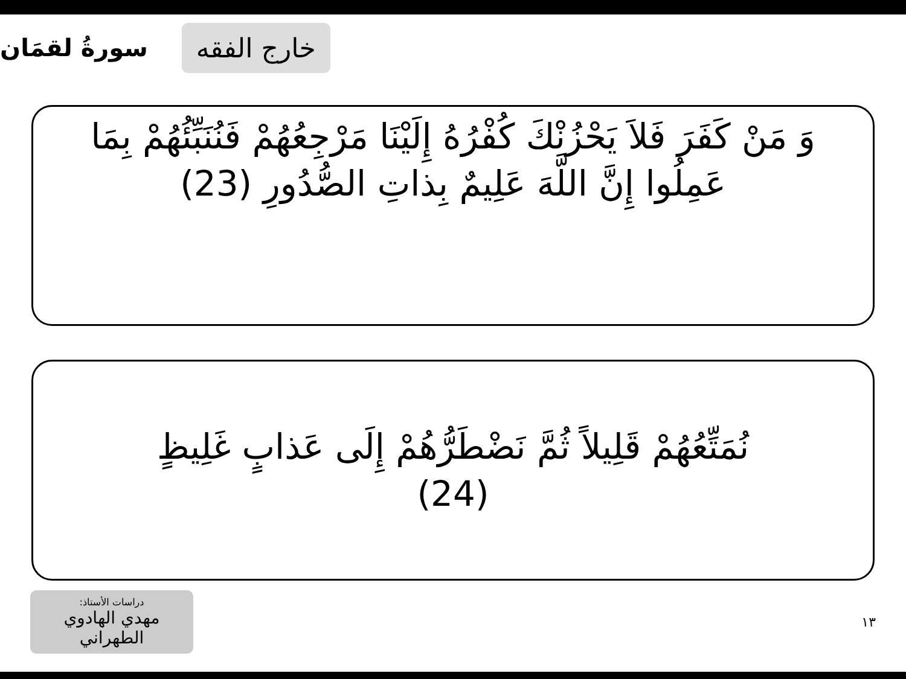خارج الفقه
سورةُ لقمَان
وَ مَنْ كَفَرَ فَلاَ يَحْزُنْكَ كُفْرُهُ إِلَيْنَا مَرْجِعُهُمْ فَنُنَبِّئُهُمْ بِمَا عَمِلُوا إِنَّ اللَّهَ عَلِيمٌ بِذاتِ الصُّدُورِ (23)
نُمَتِّعُهُمْ قَلِيلاً ثُمَّ نَضْطَرُّهُمْ إِلَى عَذابٍ غَلِيظٍ
(24)
دراسات الأستاذ:
مهدي الهادوي الطهراني
١٣